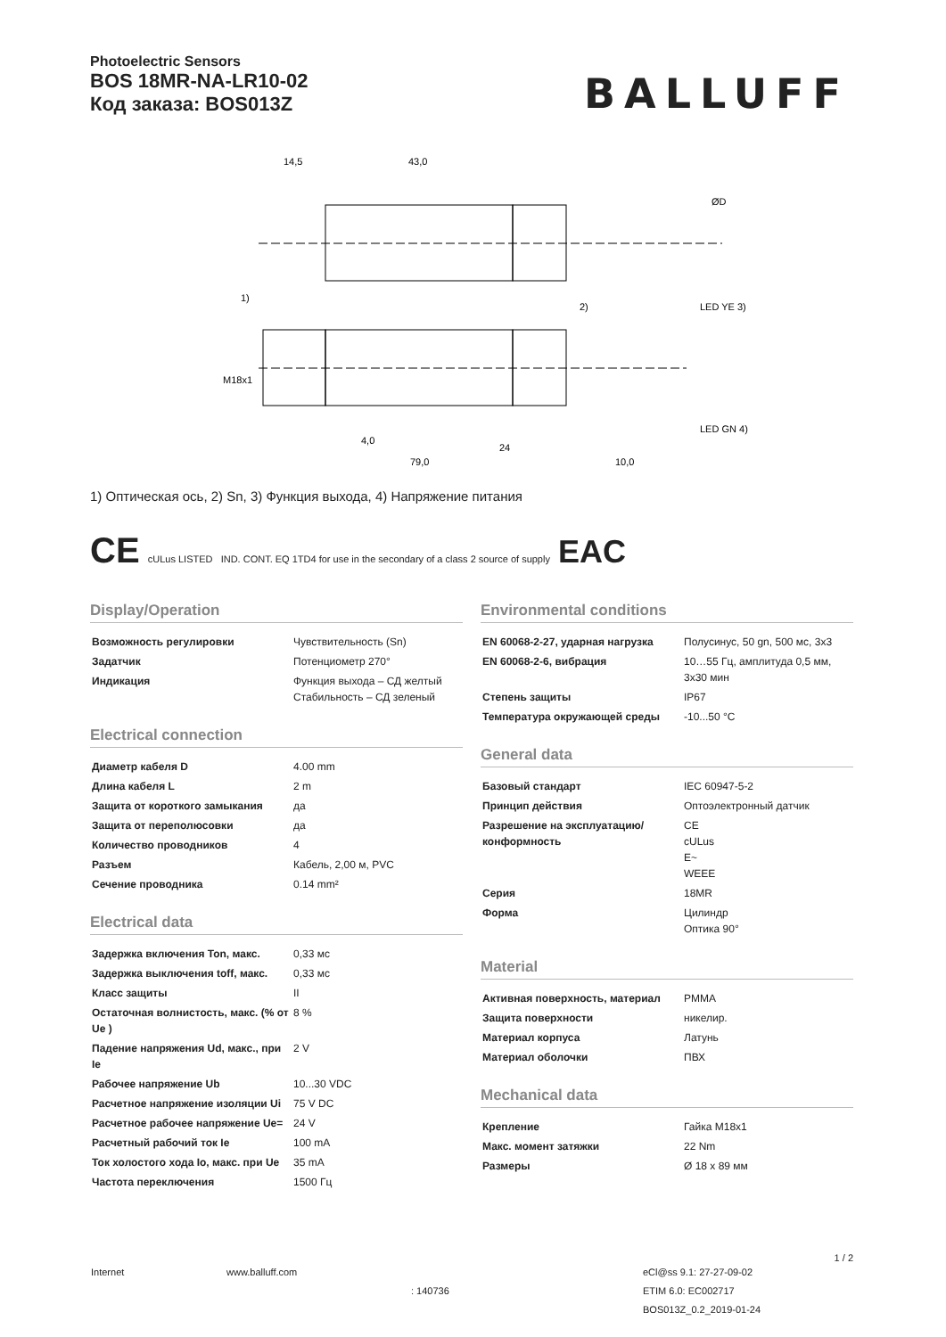Photoelectric Sensors
BOS 18MR-NA-LR10-02
Код заказа: BOS013Z
BALLUFF
14,5
43,0
1)
2)
LED YE 3)
LED GN 4)
4,0
79,0
10,0
24
M18x1
ØD
1) Оптическая ось, 2) Sn, 3) Функция выхода, 4) Напряжение питания
CE cULus LISTED IND. CONT. EQ 1TD4 for use in the secondary of a class 2 source of supply EAC
Display/Operation
| Возможность регулировки | Чувствительность (Sn) |
| Задатчик | Потенциометр 270° |
| Индикация | Функция выхода – СД желтый Стабильность – СД зеленый |
Electrical connection
| Диаметр кабеля D | 4.00 mm |
| Длина кабеля L | 2 m |
| Защита от короткого замыкания | да |
| Защита от переполюсовки | да |
| Количество проводников | 4 |
| Разъем | Кабель, 2,00 м, PVC |
| Сечение проводника | 0.14 mm² |
Electrical data
| Задержка включения Ton, макс. | 0,33 мс |
| Задержка выключения toff, макс. | 0,33 мс |
| Класс защиты | II |
| Остаточная волнистость, макс. (% от Ue ) | 8 % |
| Падение напряжения Ud, макс., при Ie | 2 V |
| Рабочее напряжение Ub | 10...30 VDC |
| Расчетное напряжение изоляции Ui | 75 V DC |
| Расчетное рабочее напряжение Ue= | 24 V |
| Расчетный рабочий ток Ie | 100 mA |
| Ток холостого хода Io, макс. при Ue | 35 mA |
| Частота переключения | 1500 Гц |
Environmental conditions
| EN 60068-2-27, ударная нагрузка | Полусинус, 50 gn, 500 мс, 3x3 |
| EN 60068-2-6, вибрация | 10…55 Гц, амплитуда 0,5 мм, 3x30 мин |
| Степень защиты | IP67 |
| Температура окружающей среды | -10...50 °C |
General data
| Базовый стандарт | IEC 60947-5-2 |
| Принцип действия | Оптоэлектронный датчик |
| Разрешение на эксплуатацию/ конформность | CE cULus E~ WEEE |
| Серия | 18MR |
| Форма | Цилиндр Оптика 90° |
Material
| Активная поверхность, материал | PMMA |
| Защита поверхности | никелир. |
| Материал корпуса | Латунь |
| Материал оболочки | ПВХ |
Mechanical data
| Крепление | Гайка M18x1 |
| Макс. момент затяжки | 22 Nm |
| Размеры | Ø 18 x 89 мм |
1 / 2
Internet www.balluff.com
: 140736
eCl@ss 9.1: 27-27-09-02
ETIM 6.0: EC002717
BOS013Z_0.2_2019-01-24